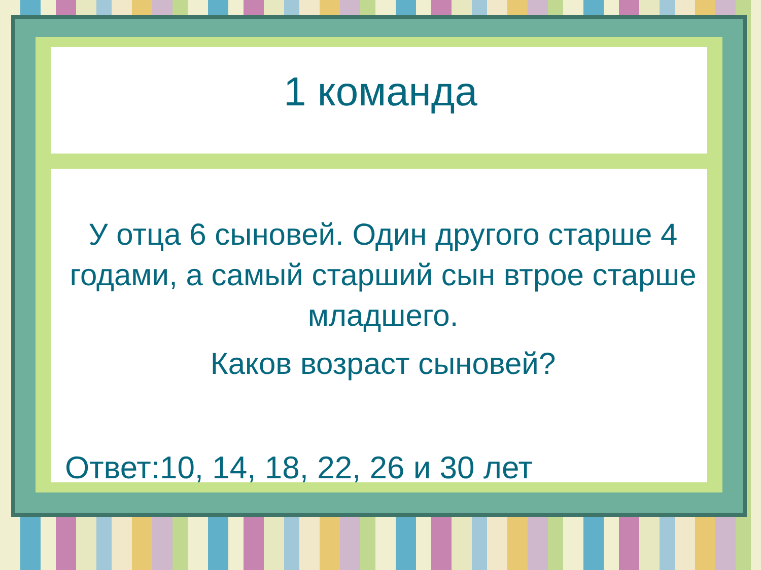1 команда
У отца 6 сыновей. Один другого старше 4 годами, а самый старший сын втрое старше младшего.
Каков возраст сыновей?
Ответ:10, 14, 18, 22, 26 и 30 лет